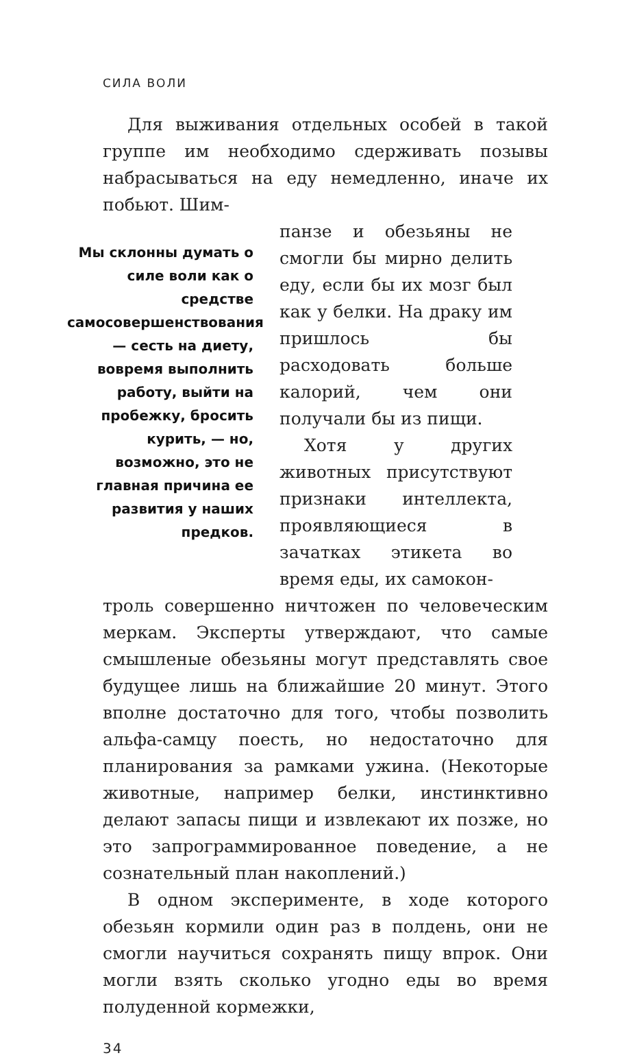СИЛА ВОЛИ
Для выживания отдельных особей в такой группе им необходимо сдерживать позывы набрасываться на еду немедленно, иначе их побьют. Шим-
Мы склонны думать о силе воли как о средстве самосовершенствования — сесть на диету, вовремя выполнить работу, выйти на пробежку, бросить курить, — но, возможно, это не главная причина ее развития у наших предков.
панзе и обезьяны не смогли бы мирно делить еду, если бы их мозг был как у белки. На драку им пришлось бы расходовать больше калорий, чем они получали бы из пищи.
Хотя у других животных присутствуют признаки интеллекта, проявляющиеся в зачатках этикета во время еды, их самокон-
троль совершенно ничтожен по человеческим меркам. Эксперты утверждают, что самые смышленые обезьяны могут представлять свое будущее лишь на ближайшие 20 минут. Этого вполне достаточно для того, чтобы позволить альфа-самцу поесть, но недостаточно для планирования за рамками ужина. (Некоторые животные, например белки, инстинктивно делают запасы пищи и извлекают их позже, но это запрограммированное поведение, а не сознательный план накоплений.)
В одном эксперименте, в ходе которого обезьян кормили один раз в полдень, они не смогли научиться сохранять пищу впрок. Они могли взять сколько угодно еды во время полуденной кормежки,
34